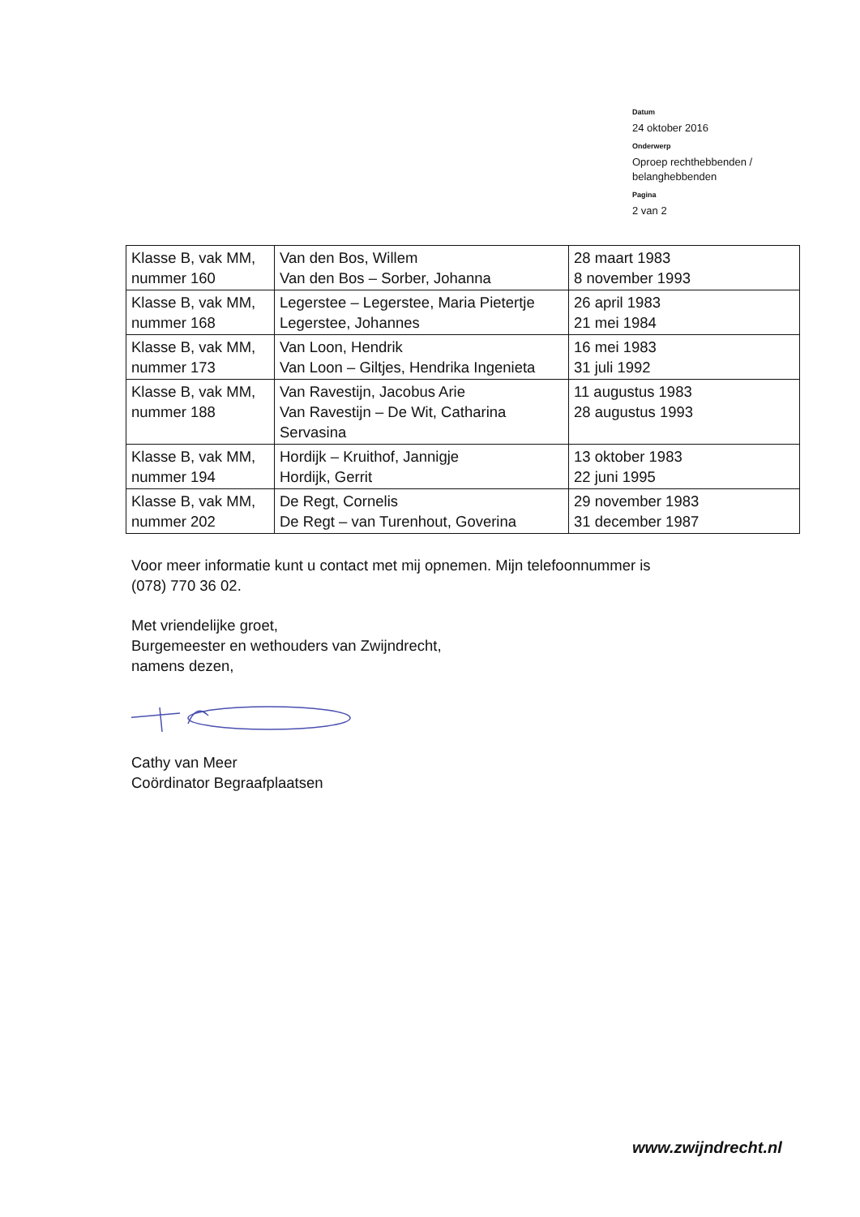Datum
24 oktober 2016
Onderwerp
Oproep rechthebbenden /
belanghebbenden
Pagina
2 van 2
| Klasse B, vak MM, nummer 160 | Van den Bos, Willem Van den Bos – Sorber, Johanna | 28 maart 1983 8 november 1993 |
| Klasse B, vak MM, nummer 168 | Legerstee – Legerstee, Maria Pietertje Legerstee, Johannes | 26 april 1983 21 mei 1984 |
| Klasse B, vak MM, nummer 173 | Van Loon, Hendrik Van Loon – Giltjes, Hendrika Ingenieta | 16 mei 1983 31 juli 1992 |
| Klasse B, vak MM, nummer 188 | Van Ravestijn, Jacobus Arie Van Ravestijn – De Wit, Catharina Servasina | 11 augustus 1983 28 augustus 1993 |
| Klasse B, vak MM, nummer 194 | Hordijk – Kruithof, Jannigje Hordijk, Gerrit | 13 oktober 1983 22 juni 1995 |
| Klasse B, vak MM, nummer 202 | De Regt, Cornelis De Regt – van Turenhout, Goverina | 29 november 1983 31 december 1987 |
Voor meer informatie kunt u contact met mij opnemen. Mijn telefoonnummer is
(078) 770 36 02.
Met vriendelijke groet,
Burgemeester en wethouders van Zwijndrecht,
namens dezen,
Cathy van Meer
Coördinator Begraafplaatsen
www.zwijndrecht.nl